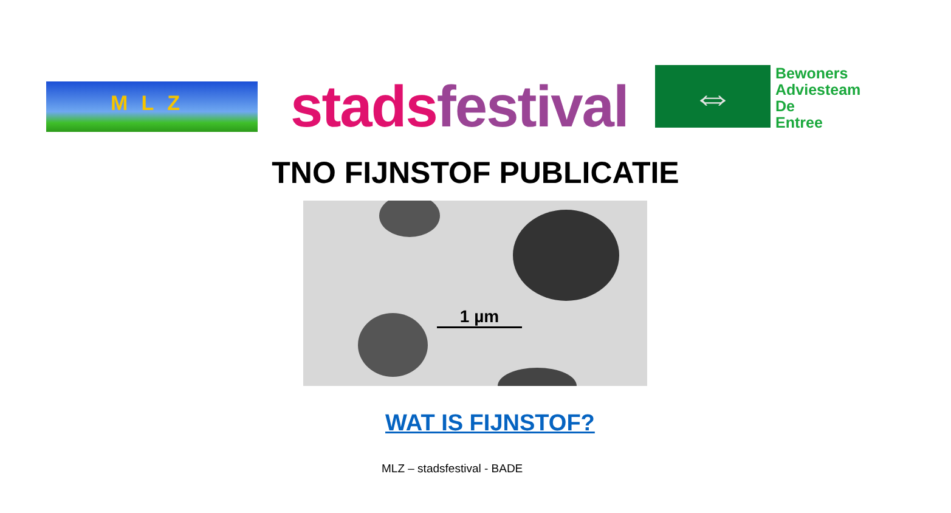MLZ stads festival
⇔
Bewoners
Adviesteam
De
Entree
TNO FIJNSTOF PUBLICATIE
1 µm
WAT IS FIJNSTOF?
MLZ – stadsfestival - BADE